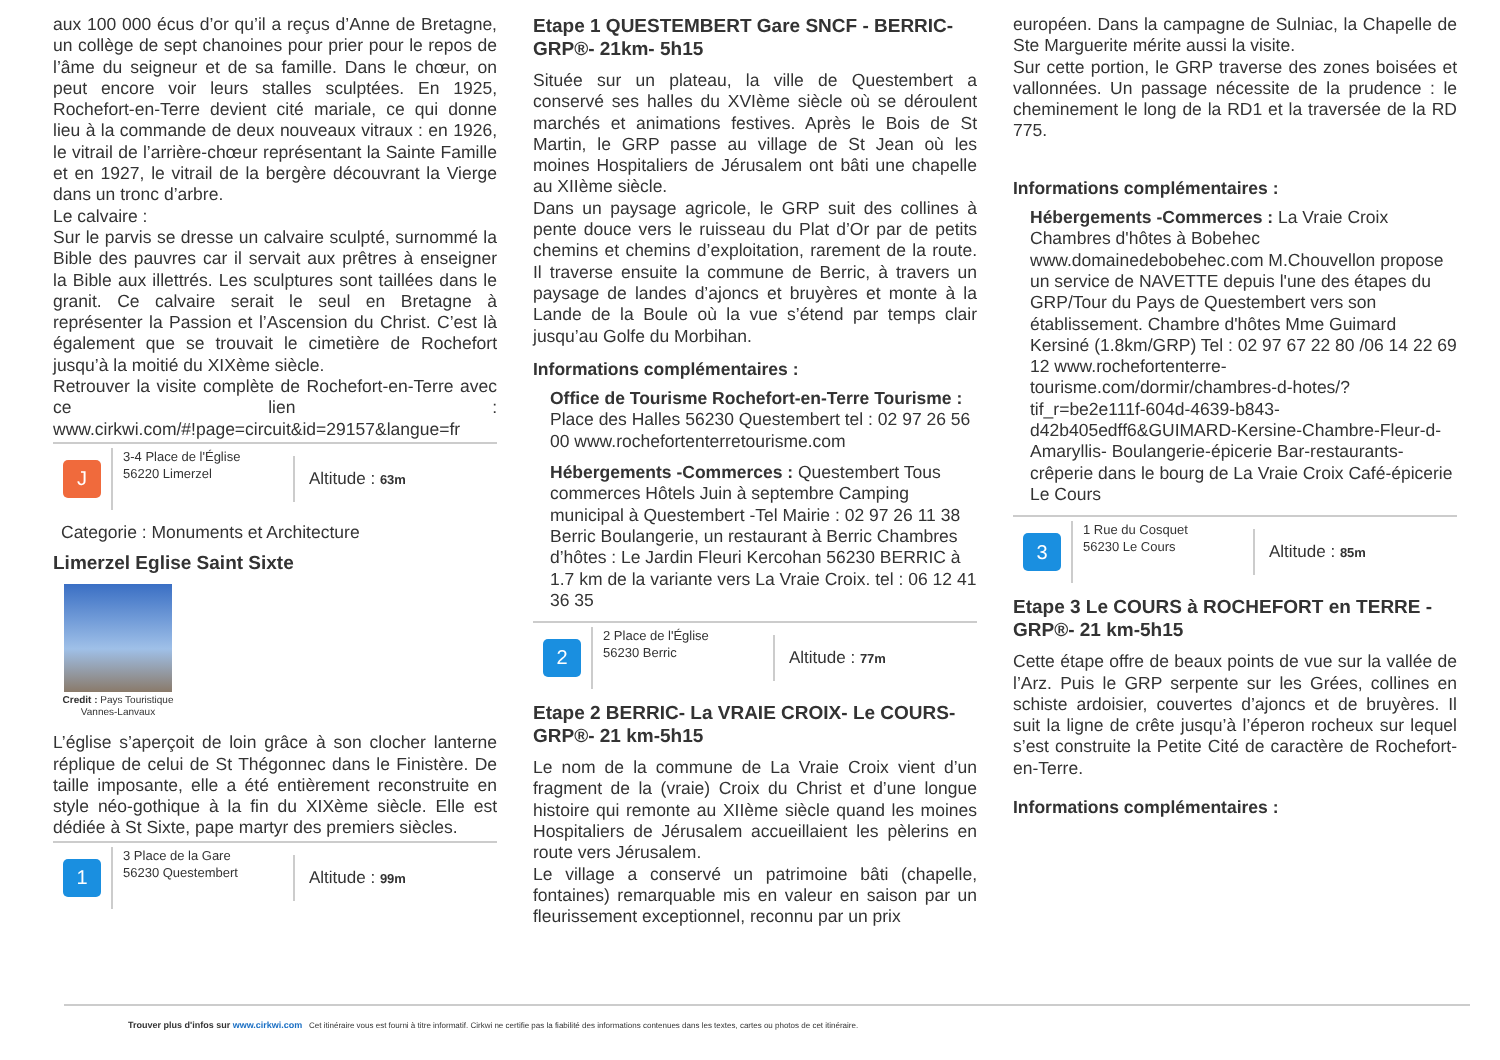aux 100 000 écus d’or qu’il a reçus d’Anne de Bretagne, un collège de sept chanoines pour prier pour le repos de l’âme du seigneur et de sa famille. Dans le chœur, on peut encore voir leurs stalles sculptées. En 1925, Rochefort-en-Terre devient cité mariale, ce qui donne lieu à la commande de deux nouveaux vitraux : en 1926, le vitrail de l’arrière-chœur représentant la Sainte Famille et en 1927, le vitrail de la bergère découvrant la Vierge dans un tronc d’arbre.
Le calvaire :
Sur le parvis se dresse un calvaire sculpté, surnommé la Bible des pauvres car il servait aux prêtres à enseigner la Bible aux illettrés. Les sculptures sont taillées dans le granit. Ce calvaire serait le seul en Bretagne à représenter la Passion et l’Ascension du Christ. C’est là également que se trouvait le cimetière de Rochefort jusqu’à la moitié du XIXème siècle.
Retrouver la visite complète de Rochefort-en-Terre avec ce lien : www.cirkwi.com/#!page=circuit&id=29157&langue=fr
J
3-4 Place de l'Église
56220 Limerzel
Altitude : 63m
Categorie : Monuments et Architecture
Limerzel Eglise Saint Sixte
Credit : Pays Touristique Vannes-Lanvaux
L’église s’aperçoit de loin grâce à son clocher lanterne réplique de celui de St Thégonnec dans le Finistère. De taille imposante, elle a été entièrement reconstruite en style néo-gothique à la fin du XIXème siècle. Elle est dédiée à St Sixte, pape martyr des premiers siècles.
1
3 Place de la Gare
56230 Questembert
Altitude : 99m
Etape 1 QUESTEMBERT Gare SNCF - BERRIC- GRP®- 21km- 5h15
Située sur un plateau, la ville de Questembert a conservé ses halles du XVIème siècle où se déroulent marchés et animations festives. Après le Bois de St Martin, le GRP passe au village de St Jean où les moines Hospitaliers de Jérusalem ont bâti une chapelle au XIIème siècle.
Dans un paysage agricole, le GRP suit des collines à pente douce vers le ruisseau du Plat d’Or par de petits chemins et chemins d’exploitation, rarement de la route. Il traverse ensuite la commune de Berric, à travers un paysage de landes d’ajoncs et bruyères et monte à la Lande de la Boule où la vue s’étend par temps clair jusqu’au Golfe du Morbihan.
Informations complémentaires :
Office de Tourisme Rochefort-en-Terre Tourisme : Place des Halles 56230 Questembert tel : 02 97 26 56 00 www.rochefortenterretourisme.com
Hébergements -Commerces : Questembert Tous commerces Hôtels Juin à septembre Camping municipal à Questembert -Tel Mairie : 02 97 26 11 38 Berric Boulangerie, un restaurant à Berric Chambres d’hôtes : Le Jardin Fleuri Kercohan 56230 BERRIC à 1.7 km de la variante vers La Vraie Croix. tel : 06 12 41 36 35
2
2 Place de l'Église
56230 Berric
Altitude : 77m
Etape 2 BERRIC- La VRAIE CROIX- Le COURS- GRP®- 21 km-5h15
Le nom de la commune de La Vraie Croix vient d’un fragment de la (vraie) Croix du Christ et d’une longue histoire qui remonte au XIIème siècle quand les moines Hospitaliers de Jérusalem accueillaient les pèlerins en route vers Jérusalem.
Le village a conservé un patrimoine bâti (chapelle, fontaines) remarquable mis en valeur en saison par un fleurissement exceptionnel, reconnu par un prix
européen. Dans la campagne de Sulniac, la Chapelle de Ste Marguerite mérite aussi la visite.
Sur cette portion, le GRP traverse des zones boisées et vallonnées. Un passage nécessite de la prudence : le cheminement le long de la RD1 et la traversée de la RD 775.
Informations complémentaires :
Hébergements -Commerces : La Vraie Croix Chambres d'hôtes à Bobehec www.domainedebobehec.com M.Chouvellon propose un service de NAVETTE depuis l'une des étapes du GRP/Tour du Pays de Questembert vers son établissement. Chambre d'hôtes Mme Guimard Kersiné (1.8km/GRP) Tel : 02 97 67 22 80 /06 14 22 69 12 www.rochefortenterre-tourisme.com/dormir/chambres-d-hotes/?tif_r=be2e111f-604d-4639-b843-d42b405edff6&GUIMARD-Kersine-Chambre-Fleur-d-Amaryllis- Boulangerie-épicerie Bar-restaurants-crêperie dans le bourg de La Vraie Croix Café-épicerie Le Cours
3
1 Rue du Cosquet
56230 Le Cours
Altitude : 85m
Etape 3 Le COURS à ROCHEFORT en TERRE - GRP®- 21 km-5h15
Cette étape offre de beaux points de vue sur la vallée de l’Arz. Puis le GRP serpente sur les Grées, collines en schiste ardoisier, couvertes d’ajoncs et de bruyères. Il suit la ligne de crête jusqu’à l’éperon rocheux sur lequel s’est construite la Petite Cité de caractère de Rochefort-en-Terre.
Informations complémentaires :
Trouver plus d'infos sur www.cirkwi.com Cet itinéraire vous est fourni à titre informatif. Cirkwi ne certifie pas la fiabilité des informations contenues dans les textes, cartes ou photos de cet itinéraire.